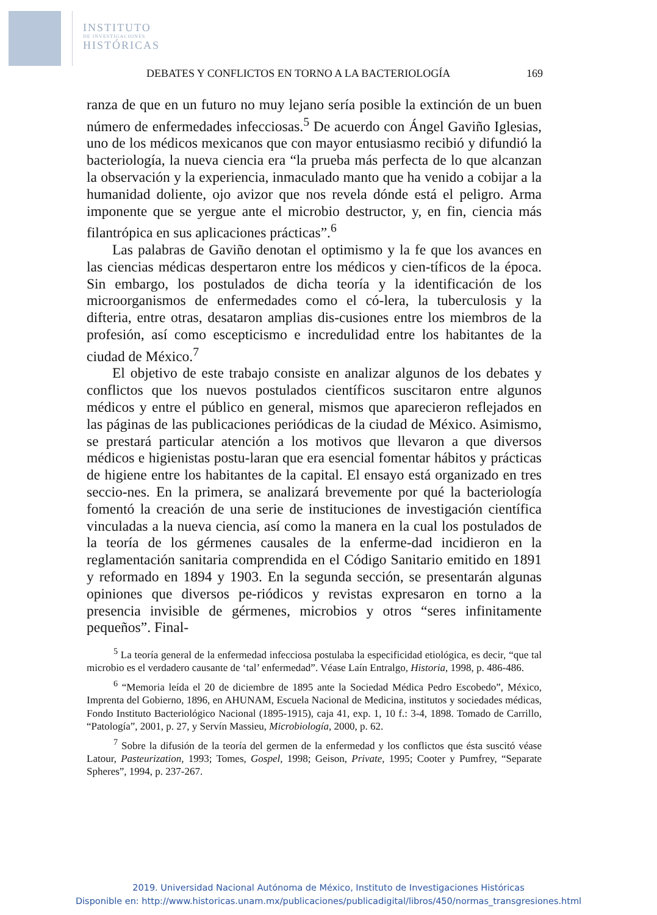INSTITUTO
DE INVESTIGACIONES
HISTÓRICAS
DEBATES Y CONFLICTOS EN TORNO A LA BACTERIOLOGÍA 169
ranza de que en un futuro no muy lejano sería posible la extinción de un buen número de enfermedades infecciosas.<sup>5</sup> De acuerdo con Ángel Gaviño Iglesias, uno de los médicos mexicanos que con mayor entusiasmo recibió y difundió la bacteriología, la nueva ciencia era “la prueba más perfecta de lo que alcanzan la observación y la experiencia, inmaculado manto que ha venido a cobijar a la humanidad doliente, ojo avizor que nos revela dónde está el peligro. Arma imponente que se yergue ante el microbio destructor, y, en fin, ciencia más filantrópica en sus aplicaciones prácticas”.<sup>6</sup>
Las palabras de Gaviño denotan el optimismo y la fe que los avances en las ciencias médicas despertaron entre los médicos y cien-tíficos de la época. Sin embargo, los postulados de dicha teoría y la identificación de los microorganismos de enfermedades como el có-lera, la tuberculosis y la difteria, entre otras, desataron amplias dis-cusiones entre los miembros de la profesión, así como escepticismo e incredulidad entre los habitantes de la ciudad de México.<sup>7</sup>
El objetivo de este trabajo consiste en analizar algunos de los debates y conflictos que los nuevos postulados científicos suscitaron entre algunos médicos y entre el público en general, mismos que aparecieron reflejados en las páginas de las publicaciones periódicas de la ciudad de México. Asimismo, se prestará particular atención a los motivos que llevaron a que diversos médicos e higienistas postu-laran que era esencial fomentar hábitos y prácticas de higiene entre los habitantes de la capital. El ensayo está organizado en tres seccio-nes. En la primera, se analizará brevemente por qué la bacteriología fomentó la creación de una serie de instituciones de investigación científica vinculadas a la nueva ciencia, así como la manera en la cual los postulados de la teoría de los gérmenes causales de la enferme-dad incidieron en la reglamentación sanitaria comprendida en el Código Sanitario emitido en 1891 y reformado en 1894 y 1903. En la segunda sección, se presentarán algunas opiniones que diversos pe-riódicos y revistas expresaron en torno a la presencia invisible de gérmenes, microbios y otros “seres infinitamente pequeños”. Final-
<sup>5</sup> La teoría general de la enfermedad infecciosa postulaba la especificidad etiológica, es decir, “que tal microbio es el verdadero causante de ‘tal’ enfermedad”. Véase Laín Entralgo, Historia, 1998, p. 486-486.
<sup>6</sup> “Memoria leída el 20 de diciembre de 1895 ante la Sociedad Médica Pedro Escobedo”, México, Imprenta del Gobierno, 1896, en AHUNAM, Escuela Nacional de Medicina, institutos y sociedades médicas, Fondo Instituto Bacteriológico Nacional (1895-1915), caja 41, exp. 1, 10 f.: 3-4, 1898. Tomado de Carrillo, “Patología”, 2001, p. 27, y Servín Massieu, Microbiología, 2000, p. 62.
<sup>7</sup> Sobre la difusión de la teoría del germen de la enfermedad y los conflictos que ésta suscitó véase Latour, Pasteurization, 1993; Tomes, Gospel, 1998; Geison, Private, 1995; Cooter y Pumfrey, “Separate Spheres”, 1994, p. 237-267.
2019. Universidad Nacional Autónoma de México, Instituto de Investigaciones Históricas
Disponible en: http://www.historicas.unam.mx/publicaciones/publicadigital/libros/450/normas_transgresiones.html